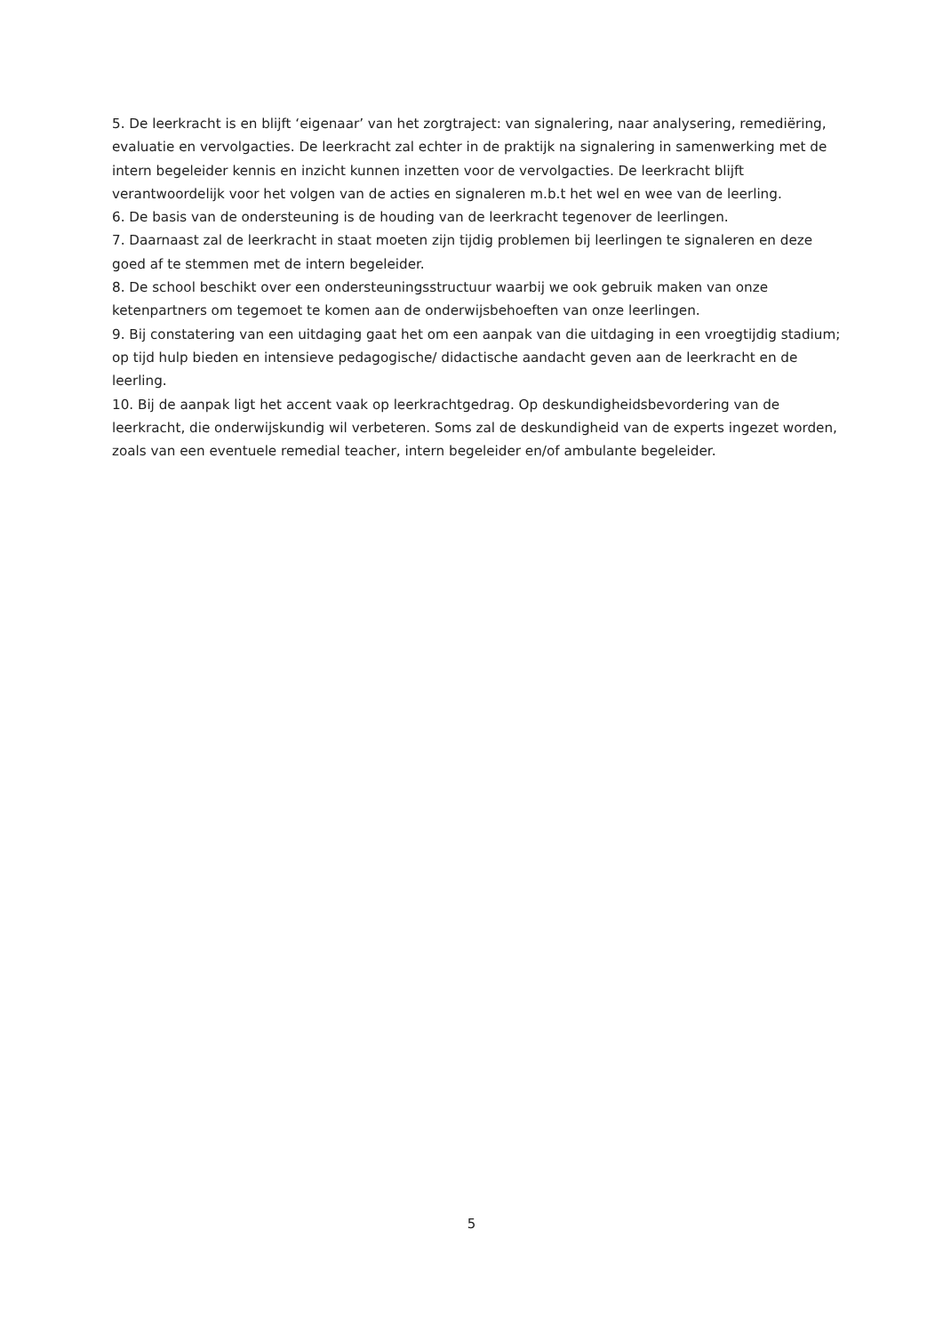5. De leerkracht is en blijft ‘eigenaar’ van het zorgtraject: van signalering, naar analysering, remediëring, evaluatie en vervolgacties. De leerkracht zal echter in de praktijk na signalering in samenwerking met de intern begeleider kennis en inzicht kunnen inzetten voor de vervolgacties. De leerkracht blijft verantwoordelijk voor het volgen van de acties en signaleren m.b.t het wel en wee van de leerling.
6. De basis van de ondersteuning is de houding van de leerkracht tegenover de leerlingen.
7. Daarnaast zal de leerkracht in staat moeten zijn tijdig problemen bij leerlingen te signaleren en deze goed af te stemmen met de intern begeleider.
8. De school beschikt over een ondersteuningsstructuur waarbij we ook gebruik maken van onze ketenpartners om tegemoet te komen aan de onderwijsbehoeften van onze leerlingen.
9. Bij constatering van een uitdaging gaat het om een aanpak van die uitdaging in een vroegtijdig stadium; op tijd hulp bieden en intensieve pedagogische/ didactische aandacht geven aan de leerkracht en de leerling.
10. Bij de aanpak ligt het accent vaak op leerkrachtgedrag. Op deskundigheidsbevordering van de leerkracht, die onderwijskundig wil verbeteren. Soms zal de deskundigheid van de experts ingezet worden, zoals van een eventuele remedial teacher, intern begeleider en/of ambulante begeleider.
5